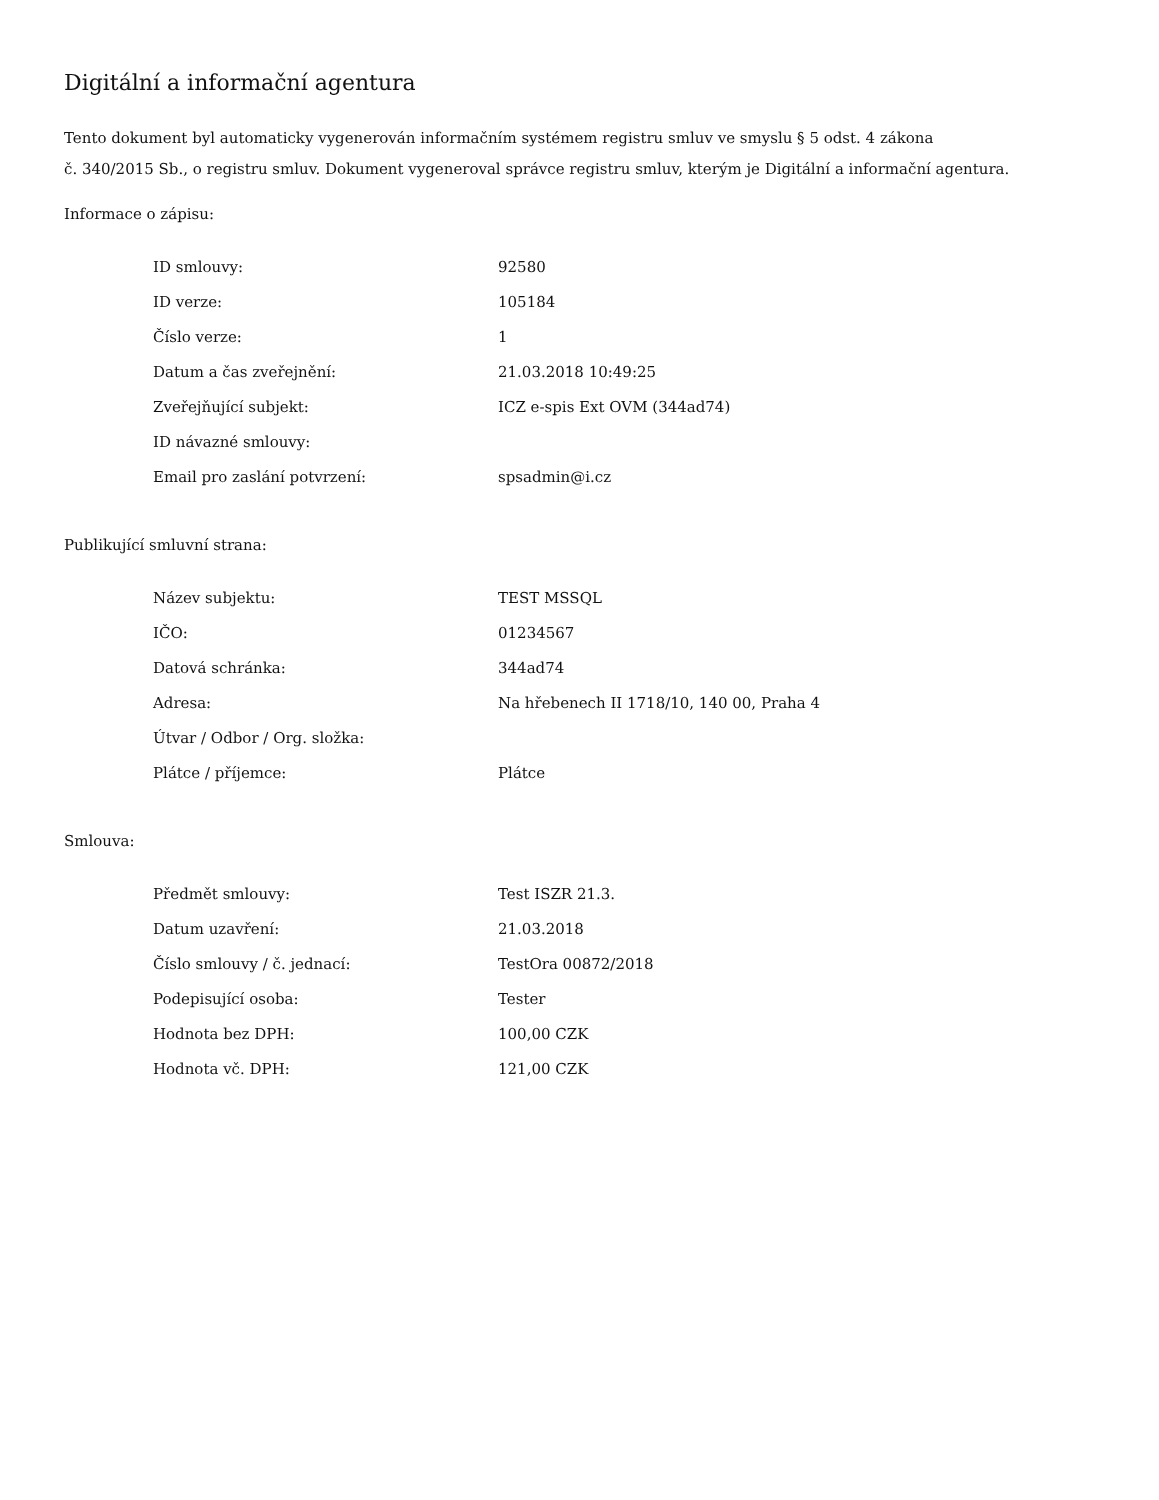Digitální a informační agentura
Tento dokument byl automaticky vygenerován informačním systémem registru smluv ve smyslu § 5 odst. 4 zákona
č. 340/2015 Sb., o registru smluv. Dokument vygeneroval správce registru smluv, kterým je Digitální a informační agentura.
Informace o zápisu:
| ID smlouvy: | 92580 |
| ID verze: | 105184 |
| Číslo verze: | 1 |
| Datum a čas zveřejnění: | 21.03.2018 10:49:25 |
| Zveřejňující subjekt: | ICZ e-spis Ext OVM (344ad74) |
| ID návazné smlouvy: | |
| Email pro zaslání potvrzení: | spsadmin@i.cz |
Publikující smluvní strana:
| Název subjektu: | TEST MSSQL |
| IČO: | 01234567 |
| Datová schránka: | 344ad74 |
| Adresa: | Na hřebenech II 1718/10, 140 00, Praha 4 |
| Útvar / Odbor / Org. složka: | |
| Plátce / příjemce: | Plátce |
Smlouva:
| Předmět smlouvy: | Test ISZR 21.3. |
| Datum uzavření: | 21.03.2018 |
| Číslo smlouvy / č. jednací: | TestOra 00872/2018 |
| Podepisující osoba: | Tester |
| Hodnota bez DPH: | 100,00 CZK |
| Hodnota vč. DPH: | 121,00 CZK |